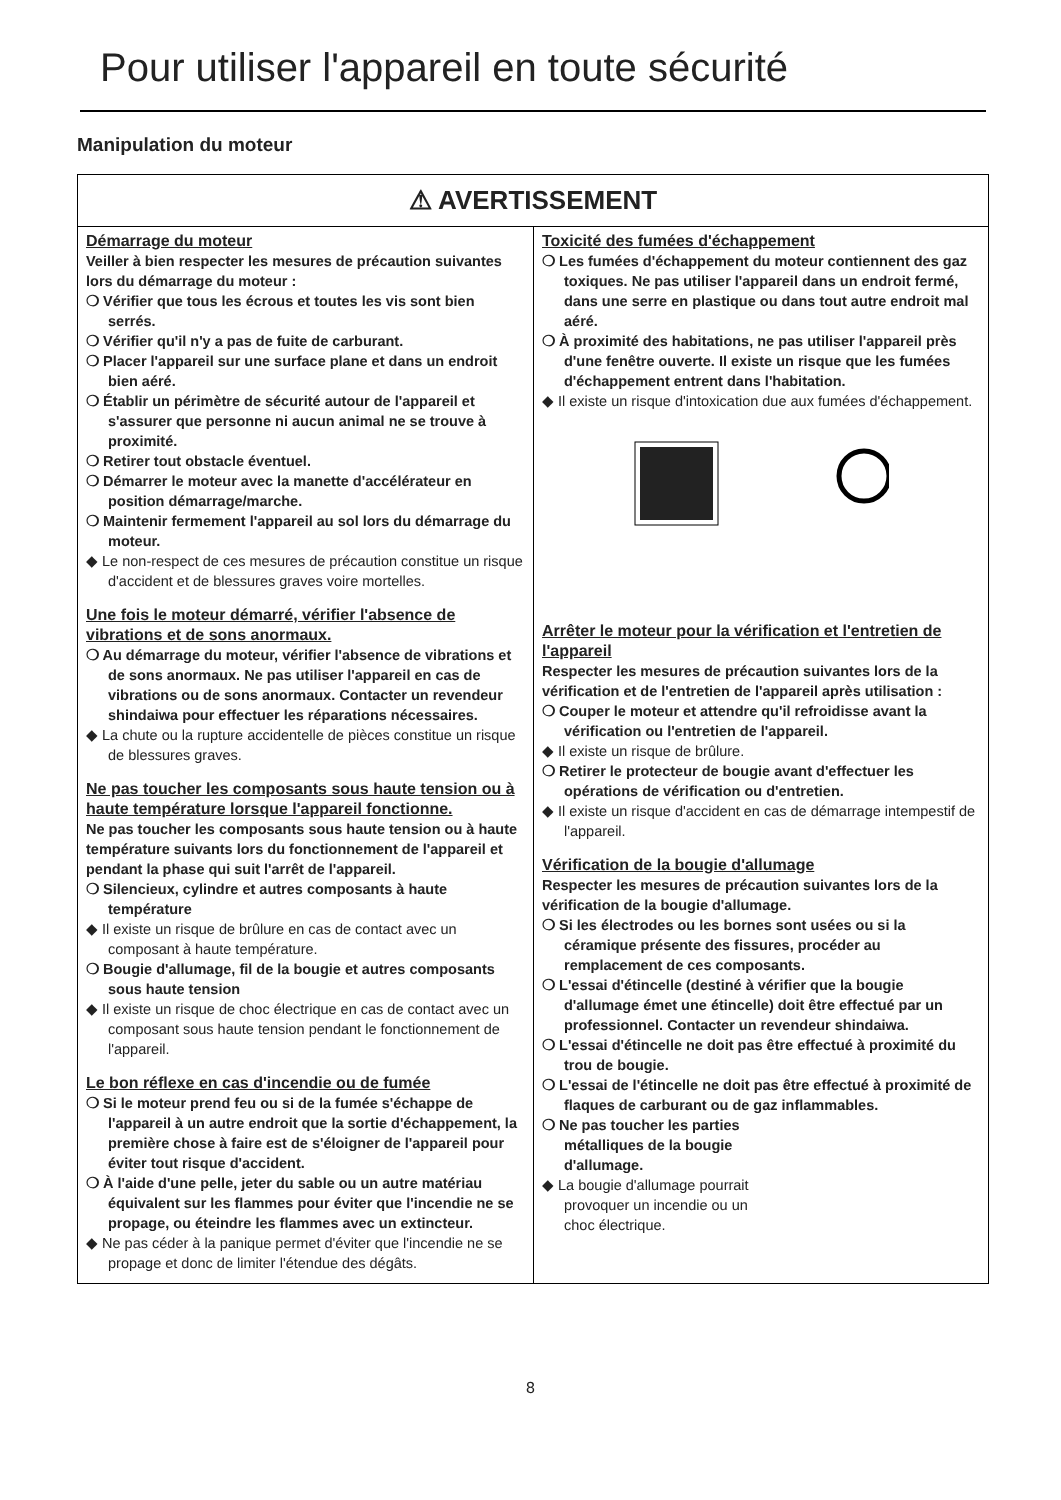Pour utiliser l'appareil en toute sécurité
Manipulation du moteur
⚠ AVERTISSEMENT
Démarrage du moteur
Veiller à bien respecter les mesures de précaution suivantes lors du démarrage du moteur :
❍ Vérifier que tous les écrous et toutes les vis sont bien serrés.
❍ Vérifier qu'il n'y a pas de fuite de carburant.
❍ Placer l'appareil sur une surface plane et dans un endroit bien aéré.
❍ Établir un périmètre de sécurité autour de l'appareil et s'assurer que personne ni aucun animal ne se trouve à proximité.
❍ Retirer tout obstacle éventuel.
❍ Démarrer le moteur avec la manette d'accélérateur en position démarrage/marche.
❍ Maintenir fermement l'appareil au sol lors du démarrage du moteur.
◆ Le non-respect de ces mesures de précaution constitue un risque d'accident et de blessures graves voire mortelles.
Une fois le moteur démarré, vérifier l'absence de vibrations et de sons anormaux.
❍ Au démarrage du moteur, vérifier l'absence de vibrations et de sons anormaux. Ne pas utiliser l'appareil en cas de vibrations ou de sons anormaux. Contacter un revendeur shindaiwa pour effectuer les réparations nécessaires.
◆ La chute ou la rupture accidentelle de pièces constitue un risque de blessures graves.
Ne pas toucher les composants sous haute tension ou à haute température lorsque l'appareil fonctionne.
Ne pas toucher les composants sous haute tension ou à haute température suivants lors du fonctionnement de l'appareil et pendant la phase qui suit l'arrêt de l'appareil.
❍ Silencieux, cylindre et autres composants à haute température
◆ Il existe un risque de brûlure en cas de contact avec un composant à haute température.
❍ Bougie d'allumage, fil de la bougie et autres composants sous haute tension
◆ Il existe un risque de choc électrique en cas de contact avec un composant sous haute tension pendant le fonctionnement de l'appareil.
Le bon réflexe en cas d'incendie ou de fumée
❍ Si le moteur prend feu ou si de la fumée s'échappe de l'appareil à un autre endroit que la sortie d'échappement, la première chose à faire est de s'éloigner de l'appareil pour éviter tout risque d'accident.
❍ À l'aide d'une pelle, jeter du sable ou un autre matériau équivalent sur les flammes pour éviter que l'incendie ne se propage, ou éteindre les flammes avec un extincteur.
◆ Ne pas céder à la panique permet d'éviter que l'incendie ne se propage et donc de limiter l'étendue des dégâts.
Toxicité des fumées d'échappement
❍ Les fumées d'échappement du moteur contiennent des gaz toxiques. Ne pas utiliser l'appareil dans un endroit fermé, dans une serre en plastique ou dans tout autre endroit mal aéré.
❍ À proximité des habitations, ne pas utiliser l'appareil près d'une fenêtre ouverte. Il existe un risque que les fumées d'échappement entrent dans l'habitation.
◆ Il existe un risque d'intoxication due aux fumées d'échappement.
Arrêter le moteur pour la vérification et l'entretien de l'appareil
Respecter les mesures de précaution suivantes lors de la vérification et de l'entretien de l'appareil après utilisation :
❍ Couper le moteur et attendre qu'il refroidisse avant la vérification ou l'entretien de l'appareil.
◆ Il existe un risque de brûlure.
❍ Retirer le protecteur de bougie avant d'effectuer les opérations de vérification ou d'entretien.
◆ Il existe un risque d'accident en cas de démarrage intempestif de l'appareil.
Vérification de la bougie d'allumage
Respecter les mesures de précaution suivantes lors de la vérification de la bougie d'allumage.
❍ Si les électrodes ou les bornes sont usées ou si la céramique présente des fissures, procéder au remplacement de ces composants.
❍ L'essai d'étincelle (destiné à vérifier que la bougie d'allumage émet une étincelle) doit être effectué par un professionnel. Contacter un revendeur shindaiwa.
❍ L'essai d'étincelle ne doit pas être effectué à proximité du trou de bougie.
❍ L'essai de l'étincelle ne doit pas être effectué à proximité de flaques de carburant ou de gaz inflammables.
❍ Ne pas toucher les parties métalliques de la bougie d'allumage.
◆ La bougie d'allumage pourrait provoquer un incendie ou un choc électrique.
8